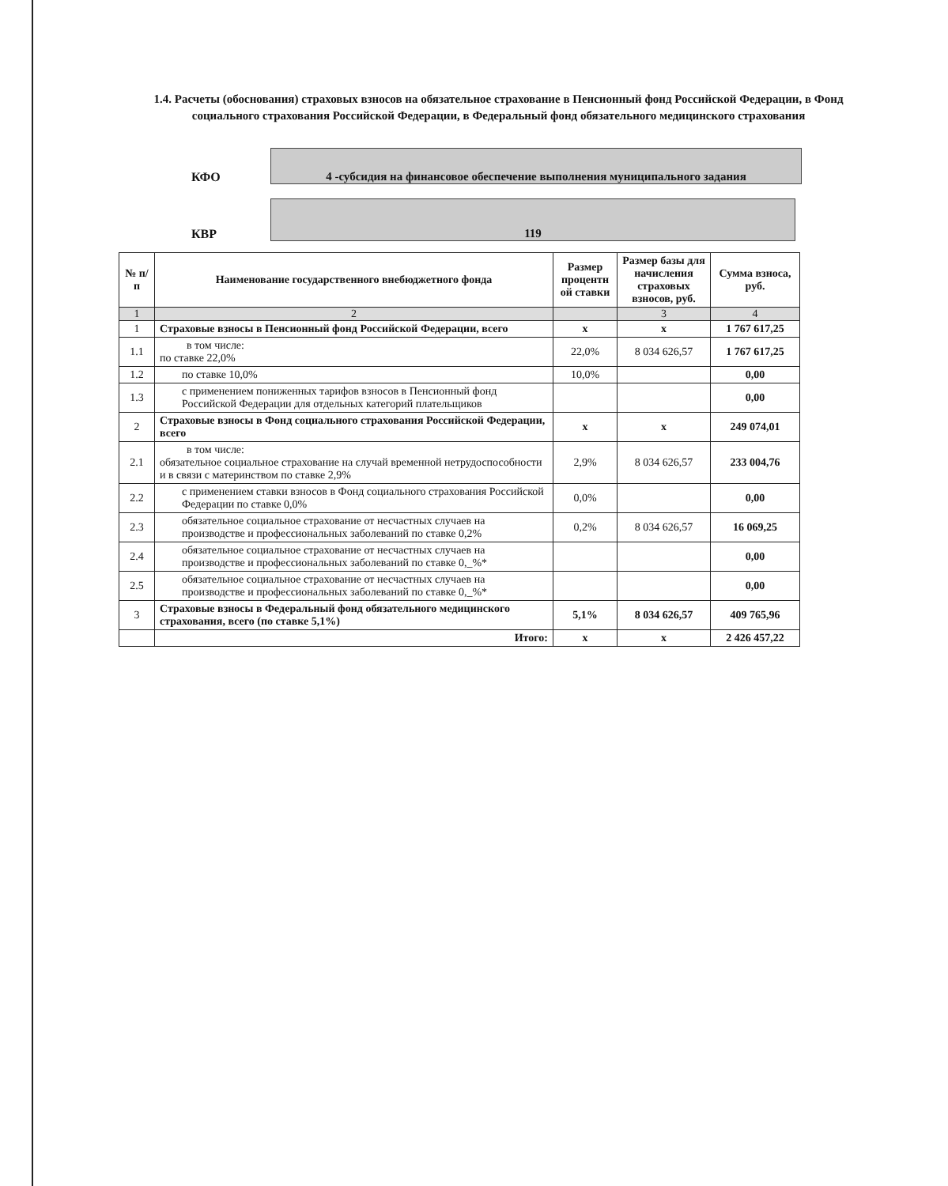1.4. Расчеты (обоснования) страховых взносов на обязательное страхование в Пенсионный фонд Российской Федерации, в Фонд социального страхования Российской Федерации, в Федеральный фонд обязательного медицинского страхования
КФО
4 -субсидия на финансовое обеспечение выполнения муниципального задания
КВР
119
| № п/п | Наименование государственного внебюджетного фонда | Размер процентн ой ставки | Размер базы для начисления страховых взносов, руб. | Сумма взноса, руб. |
| --- | --- | --- | --- | --- |
| 1 | 2 | | 3 | 4 |
| 1 | Страховые взносы в Пенсионный фонд Российской Федерации, всего | х | х | 1 767 617,25 |
| 1.1 | в том числе: по ставке 22,0% | 22,0% | 8 034 626,57 | 1 767 617,25 |
| 1.2 | по ставке 10,0% | 10,0% | | 0,00 |
| 1.3 | с применением пониженных тарифов взносов в Пенсионный фонд Российской Федерации для отдельных категорий плательщиков | | | 0,00 |
| 2 | Страховые взносы в Фонд социального страхования Российской Федерации, всего | х | х | 249 074,01 |
| 2.1 | в том числе: обязательное социальное страхование на случай временной нетрудоспособности и в связи с материнством по ставке 2,9% | 2,9% | 8 034 626,57 | 233 004,76 |
| 2.2 | с применением ставки взносов в Фонд социального страхования Российской Федерации по ставке 0,0% | 0,0% | | 0,00 |
| 2.3 | обязательное социальное страхование от несчастных случаев на производстве и профессиональных заболеваний по ставке 0,2% | 0,2% | 8 034 626,57 | 16 069,25 |
| 2.4 | обязательное социальное страхование от несчастных случаев на производстве и профессиональных заболеваний по ставке 0,_%* | | | 0,00 |
| 2.5 | обязательное социальное страхование от несчастных случаев на производстве и профессиональных заболеваний по ставке 0,_%* | | | 0,00 |
| 3 | Страховые взносы в Федеральный фонд обязательного медицинского страхования, всего (по ставке 5,1%) | 5,1% | 8 034 626,57 | 409 765,96 |
| | Итого: | х | х | 2 426 457,22 |